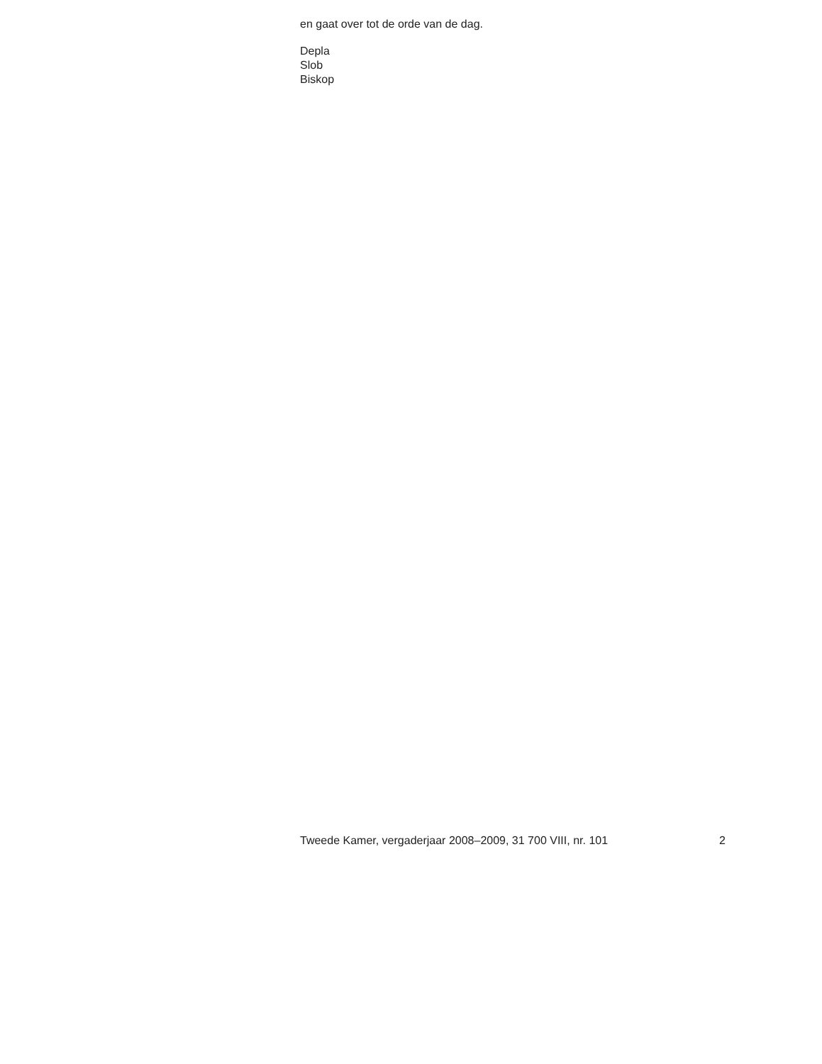en gaat over tot de orde van de dag.
Depla
Slob
Biskop
Tweede Kamer, vergaderjaar 2008–2009, 31 700 VIII, nr. 101 2